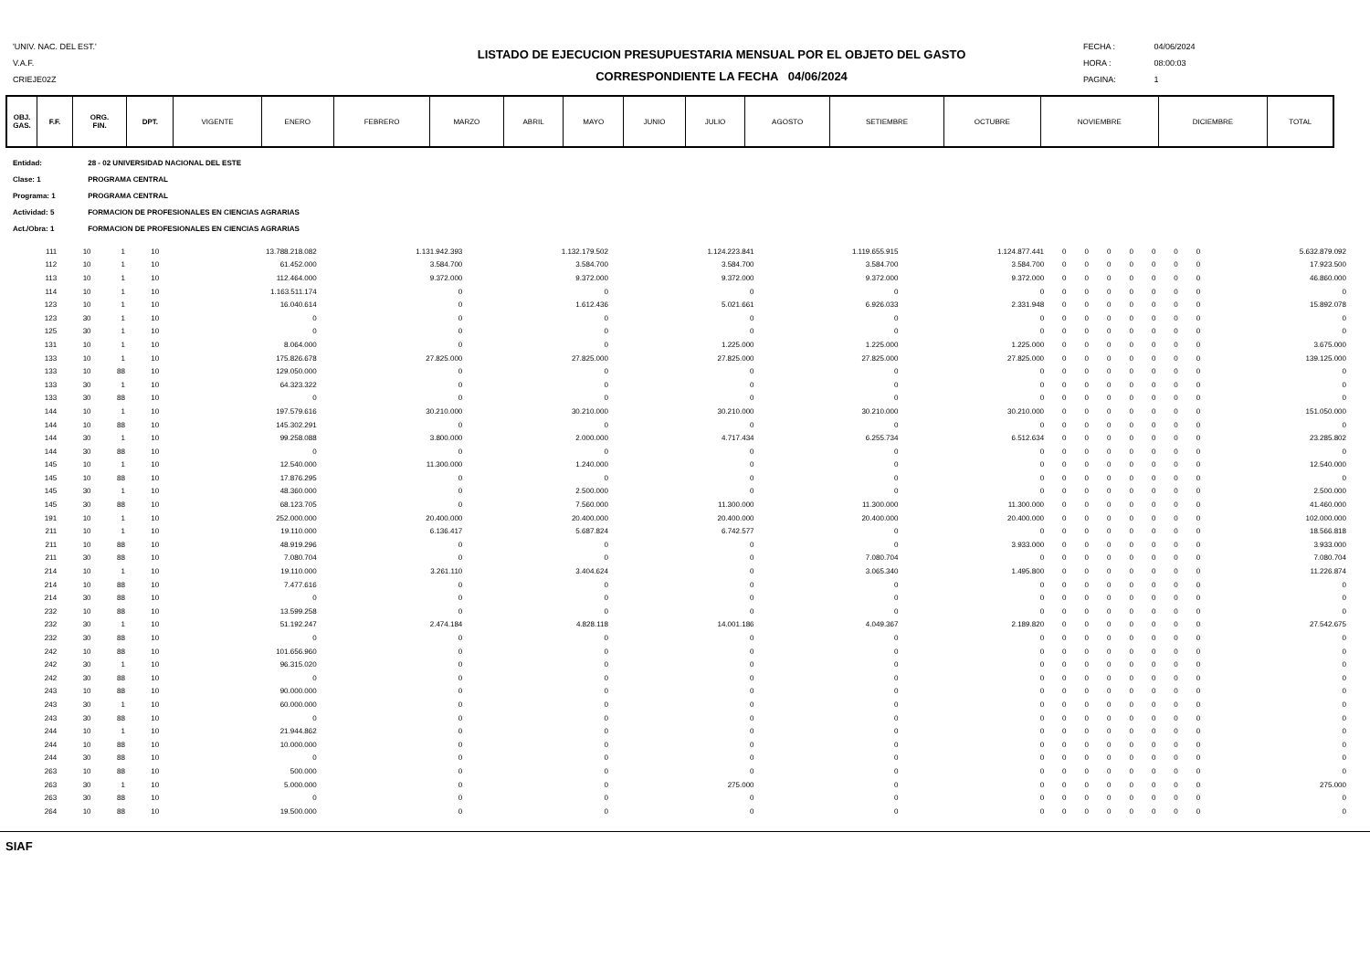'UNIV. NAC. DEL EST.'
V.A.F.
CRIEJE02Z
LISTADO DE EJECUCION PRESUPUESTARIA MENSUAL POR EL OBJETO DEL GASTO
CORRESPONDIENTE LA FECHA 04/06/2024
FECHA : 04/06/2024
HORA : 08:00:03
PAGINA: 1
| OBJ. GAS. | F.F. | ORG. FIN. | DPT. | VIGENTE | ENERO | FEBRERO | MARZO | ABRIL | MAYO | JUNIO | JULIO | AGOSTO | SETIEMBRE | OCTUBRE | NOVIEMBRE | DICIEMBRE | TOTAL |
| --- | --- | --- | --- | --- | --- | --- | --- | --- | --- | --- | --- | --- | --- | --- | --- | --- | --- |
Entidad: 28 - 02 UNIVERSIDAD NACIONAL DEL ESTE
Clase: 1 PROGRAMA CENTRAL
Programa: 1 PROGRAMA CENTRAL
Actividad: 5 FORMACION DE PROFESIONALES EN CIENCIAS AGRARIAS
Act./Obra: 1 FORMACION DE PROFESIONALES EN CIENCIAS AGRARIAS
| 111 | 10 | 1 | 10 | 13.788.218.082 | 1.131.942.393 | 1.132.179.502 | 1.124.223.841 | 1.119.655.915 | 1.124.877.441 | 0 | 0 | 0 | 0 | 0 | 0 | 0 | 5.632.879.092 |
| 112 | 10 | 1 | 10 | 61.452.000 | 3.584.700 | 3.584.700 | 3.584.700 | 3.584.700 | 3.584.700 | 0 | 0 | 0 | 0 | 0 | 0 | 0 | 17.923.500 |
| 113 | 10 | 1 | 10 | 112.464.000 | 9.372.000 | 9.372.000 | 9.372.000 | 9.372.000 | 9.372.000 | 0 | 0 | 0 | 0 | 0 | 0 | 0 | 46.860.000 |
| 114 | 10 | 1 | 10 | 1.163.511.174 | 0 | 0 | 0 | 0 | 0 | 0 | 0 | 0 | 0 | 0 | 0 | 0 | 0 |
| 123 | 10 | 1 | 10 | 16.040.614 | 0 | 1.612.436 | 5.021.661 | 6.926.033 | 2.331.948 | 0 | 0 | 0 | 0 | 0 | 0 | 0 | 15.892.078 |
| 123 | 30 | 1 | 10 | 0 | 0 | 0 | 0 | 0 | 0 | 0 | 0 | 0 | 0 | 0 | 0 | 0 | 0 |
| 125 | 30 | 1 | 10 | 0 | 0 | 0 | 0 | 0 | 0 | 0 | 0 | 0 | 0 | 0 | 0 | 0 | 0 |
| 131 | 10 | 1 | 10 | 8.064.000 | 0 | 0 | 1.225.000 | 1.225.000 | 1.225.000 | 0 | 0 | 0 | 0 | 0 | 0 | 0 | 3.675.000 |
| 133 | 10 | 1 | 10 | 175.826.678 | 27.825.000 | 27.825.000 | 27.825.000 | 27.825.000 | 27.825.000 | 0 | 0 | 0 | 0 | 0 | 0 | 0 | 139.125.000 |
| 133 | 10 | 88 | 10 | 129.050.000 | 0 | 0 | 0 | 0 | 0 | 0 | 0 | 0 | 0 | 0 | 0 | 0 | 0 |
| 133 | 30 | 1 | 10 | 64.323.322 | 0 | 0 | 0 | 0 | 0 | 0 | 0 | 0 | 0 | 0 | 0 | 0 | 0 |
| 133 | 30 | 88 | 10 | 0 | 0 | 0 | 0 | 0 | 0 | 0 | 0 | 0 | 0 | 0 | 0 | 0 | 0 |
| 144 | 10 | 1 | 10 | 197.579.616 | 30.210.000 | 30.210.000 | 30.210.000 | 30.210.000 | 30.210.000 | 0 | 0 | 0 | 0 | 0 | 0 | 0 | 151.050.000 |
| 144 | 10 | 88 | 10 | 145.302.291 | 0 | 0 | 0 | 0 | 0 | 0 | 0 | 0 | 0 | 0 | 0 | 0 | 0 |
| 144 | 30 | 1 | 10 | 99.258.088 | 3.800.000 | 2.000.000 | 4.717.434 | 6.255.734 | 6.512.634 | 0 | 0 | 0 | 0 | 0 | 0 | 0 | 23.285.802 |
| 144 | 30 | 88 | 10 | 0 | 0 | 0 | 0 | 0 | 0 | 0 | 0 | 0 | 0 | 0 | 0 | 0 | 0 |
| 145 | 10 | 1 | 10 | 12.540.000 | 11.300.000 | 1.240.000 | 0 | 0 | 0 | 0 | 0 | 0 | 0 | 0 | 0 | 0 | 12.540.000 |
| 145 | 10 | 88 | 10 | 17.876.295 | 0 | 0 | 0 | 0 | 0 | 0 | 0 | 0 | 0 | 0 | 0 | 0 | 0 |
| 145 | 30 | 1 | 10 | 48.360.000 | 0 | 2.500.000 | 0 | 0 | 0 | 0 | 0 | 0 | 0 | 0 | 0 | 0 | 2.500.000 |
| 145 | 30 | 88 | 10 | 68.123.705 | 0 | 7.560.000 | 11.300.000 | 11.300.000 | 11.300.000 | 0 | 0 | 0 | 0 | 0 | 0 | 0 | 41.460.000 |
| 191 | 10 | 1 | 10 | 252.000.000 | 20.400.000 | 20.400.000 | 20.400.000 | 20.400.000 | 20.400.000 | 0 | 0 | 0 | 0 | 0 | 0 | 0 | 102.000.000 |
| 211 | 10 | 1 | 10 | 19.110.000 | 6.136.417 | 5.687.824 | 6.742.577 | 0 | 0 | 0 | 0 | 0 | 0 | 0 | 0 | 0 | 18.566.818 |
| 211 | 10 | 88 | 10 | 48.919.296 | 0 | 0 | 0 | 0 | 3.933.000 | 0 | 0 | 0 | 0 | 0 | 0 | 0 | 3.933.000 |
| 211 | 30 | 88 | 10 | 7.080.704 | 0 | 0 | 0 | 7.080.704 | 0 | 0 | 0 | 0 | 0 | 0 | 0 | 0 | 7.080.704 |
| 214 | 10 | 1 | 10 | 19.110.000 | 3.261.110 | 3.404.624 | 0 | 3.065.340 | 1.495.800 | 0 | 0 | 0 | 0 | 0 | 0 | 0 | 11.226.874 |
| 214 | 10 | 88 | 10 | 7.477.616 | 0 | 0 | 0 | 0 | 0 | 0 | 0 | 0 | 0 | 0 | 0 | 0 | 0 |
| 214 | 30 | 88 | 10 | 0 | 0 | 0 | 0 | 0 | 0 | 0 | 0 | 0 | 0 | 0 | 0 | 0 | 0 |
| 232 | 10 | 88 | 10 | 13.599.258 | 0 | 0 | 0 | 0 | 0 | 0 | 0 | 0 | 0 | 0 | 0 | 0 | 0 |
| 232 | 30 | 1 | 10 | 51.192.247 | 2.474.184 | 4.828.118 | 14.001.186 | 4.049.367 | 2.189.820 | 0 | 0 | 0 | 0 | 0 | 0 | 0 | 27.542.675 |
| 232 | 30 | 88 | 10 | 0 | 0 | 0 | 0 | 0 | 0 | 0 | 0 | 0 | 0 | 0 | 0 | 0 | 0 |
| 242 | 10 | 88 | 10 | 101.656.960 | 0 | 0 | 0 | 0 | 0 | 0 | 0 | 0 | 0 | 0 | 0 | 0 | 0 |
| 242 | 30 | 1 | 10 | 96.315.020 | 0 | 0 | 0 | 0 | 0 | 0 | 0 | 0 | 0 | 0 | 0 | 0 | 0 |
| 242 | 30 | 88 | 10 | 0 | 0 | 0 | 0 | 0 | 0 | 0 | 0 | 0 | 0 | 0 | 0 | 0 | 0 |
| 243 | 10 | 88 | 10 | 90.000.000 | 0 | 0 | 0 | 0 | 0 | 0 | 0 | 0 | 0 | 0 | 0 | 0 | 0 |
| 243 | 30 | 1 | 10 | 60.000.000 | 0 | 0 | 0 | 0 | 0 | 0 | 0 | 0 | 0 | 0 | 0 | 0 | 0 |
| 243 | 30 | 88 | 10 | 0 | 0 | 0 | 0 | 0 | 0 | 0 | 0 | 0 | 0 | 0 | 0 | 0 | 0 |
| 244 | 10 | 1 | 10 | 21.944.862 | 0 | 0 | 0 | 0 | 0 | 0 | 0 | 0 | 0 | 0 | 0 | 0 | 0 |
| 244 | 10 | 88 | 10 | 10.000.000 | 0 | 0 | 0 | 0 | 0 | 0 | 0 | 0 | 0 | 0 | 0 | 0 | 0 |
| 244 | 30 | 88 | 10 | 0 | 0 | 0 | 0 | 0 | 0 | 0 | 0 | 0 | 0 | 0 | 0 | 0 | 0 |
| 263 | 10 | 88 | 10 | 500.000 | 0 | 0 | 0 | 0 | 0 | 0 | 0 | 0 | 0 | 0 | 0 | 0 | 0 |
| 263 | 30 | 1 | 10 | 5.000.000 | 0 | 0 | 275.000 | 0 | 0 | 0 | 0 | 0 | 0 | 0 | 0 | 0 | 275.000 |
| 263 | 30 | 88 | 10 | 0 | 0 | 0 | 0 | 0 | 0 | 0 | 0 | 0 | 0 | 0 | 0 | 0 | 0 |
| 264 | 10 | 88 | 10 | 19.500.000 | 0 | 0 | 0 | 0 | 0 | 0 | 0 | 0 | 0 | 0 | 0 | 0 | 0 |
SIAF